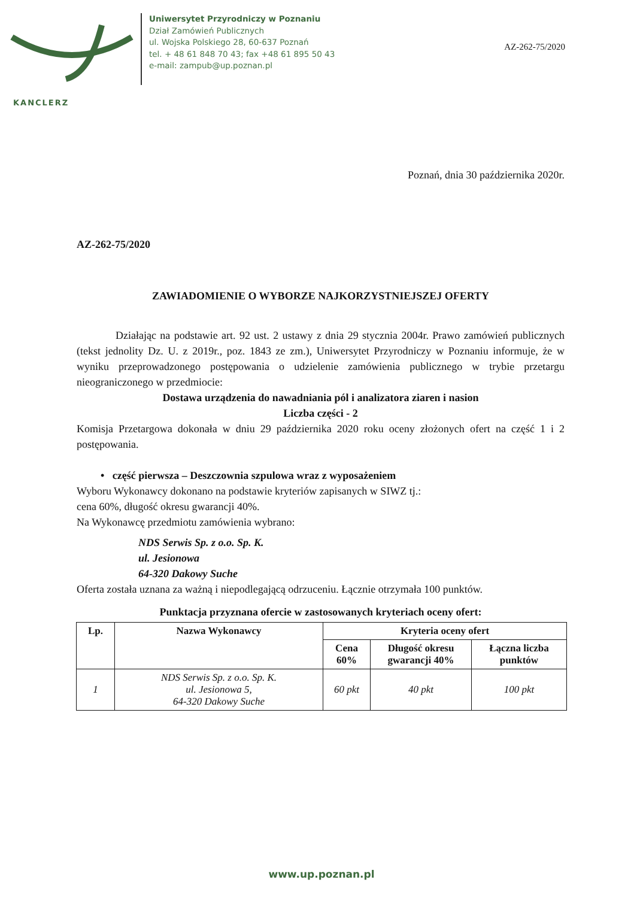Uniwersytet Przyrodniczy w Poznaniu
Dział Zamówień Publicznych
ul. Wojska Polskiego 28, 60-637 Poznań
tel. + 48 61 848 70 43; fax +48 61 895 50 43
e-mail: zampub@up.poznan.pl
AZ-262-75/2020
KANCLERZ
Poznań, dnia 30 października 2020r.
AZ-262-75/2020
ZAWIADOMIENIE O WYBORZE NAJKORZYSTNIEJSZEJ OFERTY
Działając na podstawie art. 92 ust. 2 ustawy z dnia 29 stycznia 2004r. Prawo zamówień publicznych (tekst jednolity Dz. U. z 2019r., poz. 1843 ze zm.), Uniwersytet Przyrodniczy w Poznaniu informuje, że w wyniku przeprowadzonego postępowania o udzielenie zamówienia publicznego w trybie przetargu nieograniczonego w przedmiocie:
Dostawa urządzenia do nawadniania pól i analizatora ziaren i nasion
Liczba części - 2
Komisja Przetargowa dokonała w dniu 29 października 2020 roku oceny złożonych ofert na część 1 i 2 postępowania.
• część pierwsza – Deszczownia szpulowa wraz z wyposażeniem
Wyboru Wykonawcy dokonano na podstawie kryteriów zapisanych w SIWZ tj.:
cena 60%, długość okresu gwarancji 40%.
Na Wykonawcę przedmiotu zamówienia wybrano:
NDS Serwis Sp. z o.o. Sp. K.
ul. Jesionowa
64-320 Dakowy Suche
Oferta została uznana za ważną i niepodlegającą odrzuceniu. Łącznie otrzymała 100 punktów.
Punktacja przyznana ofercie w zastosowanych kryteriach oceny ofert:
| Lp. | Nazwa Wykonawcy | Kryteria oceny ofert | | |
| --- | --- | --- | --- | --- |
| | | Cena 60% | Długość okresu gwarancji 40% | Łączna liczba punktów |
| 1 | NDS Serwis Sp. z o.o. Sp. K. ul. Jesionowa 5, 64-320 Dakowy Suche | 60 pkt | 40 pkt | 100 pkt |
www.up.poznan.pl